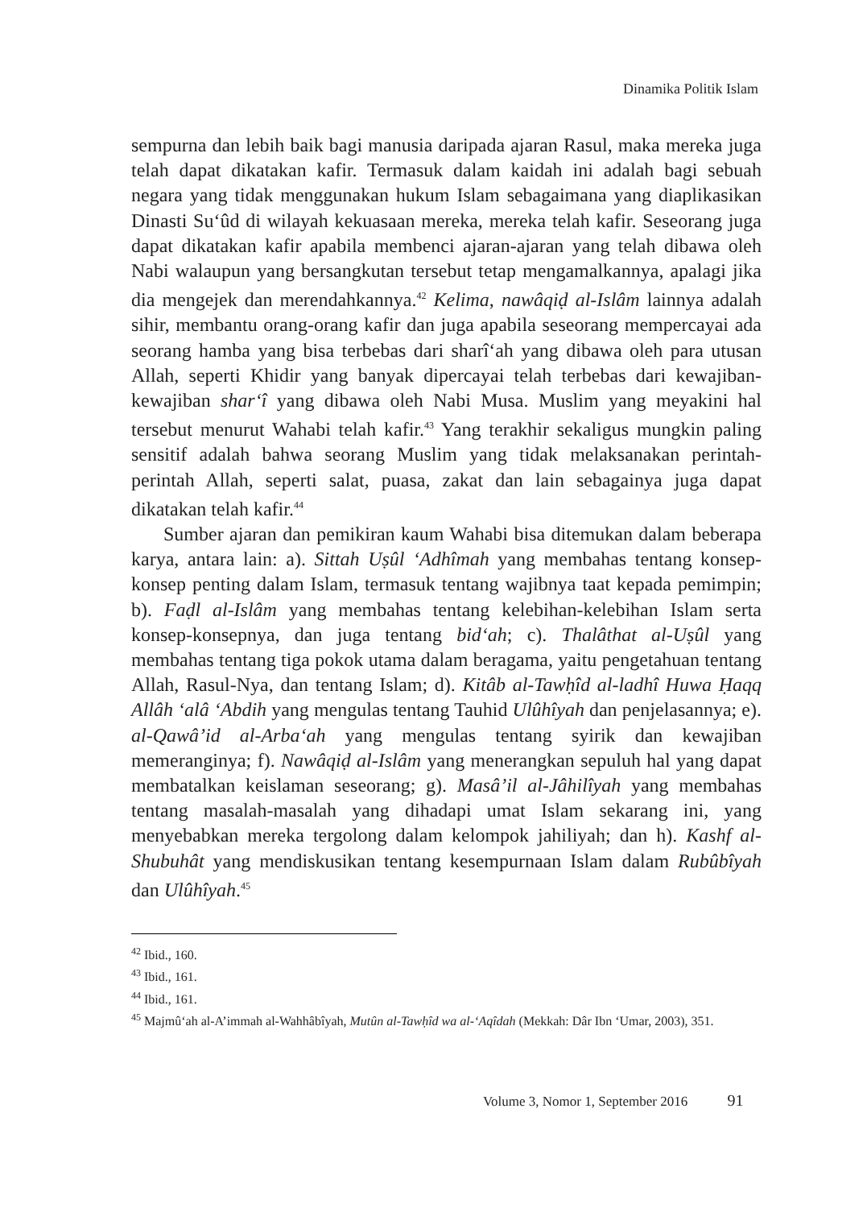Dinamika Politik Islam
sempurna dan lebih baik bagi manusia daripada ajaran Rasul, maka mereka juga telah dapat dikatakan kafir. Termasuk dalam kaidah ini adalah bagi sebuah negara yang tidak menggunakan hukum Islam sebagaimana yang diaplikasikan Dinasti Su‘ûd di wilayah kekuasaan mereka, mereka telah kafir. Seseorang juga dapat dikatakan kafir apabila membenci ajaran-ajaran yang telah dibawa oleh Nabi walaupun yang bersangkutan tersebut tetap mengamalkannya, apalagi jika dia mengejek dan merendahkannya.<sup>42</sup> Kelima, nawâqiḍ al-Islâm lainnya adalah sihir, membantu orang-orang kafir dan juga apabila seseorang mempercayai ada seorang hamba yang bisa terbebas dari sharî‘ah yang dibawa oleh para utusan Allah, seperti Khidir yang banyak dipercayai telah terbebas dari kewajiban-kewajiban shar‘î yang dibawa oleh Nabi Musa. Muslim yang meyakini hal tersebut menurut Wahabi telah kafir.<sup>43</sup> Yang terakhir sekaligus mungkin paling sensitif adalah bahwa seorang Muslim yang tidak melaksanakan perintah-perintah Allah, seperti salat, puasa, zakat dan lain sebagainya juga dapat dikatakan telah kafir.<sup>44</sup>
Sumber ajaran dan pemikiran kaum Wahabi bisa ditemukan dalam beberapa karya, antara lain: a). Sittah Uṣûl ‘Adhîmah yang membahas tentang konsep-konsep penting dalam Islam, termasuk tentang wajibnya taat kepada pemimpin; b). Faḍl al-Islâm yang membahas tentang kelebihan-kelebihan Islam serta konsep-konsepnya, dan juga tentang bid‘ah; c). Thalâthat al-Uṣûl yang membahas tentang tiga pokok utama dalam beragama, yaitu pengetahuan tentang Allah, Rasul-Nya, dan tentang Islam; d). Kitâb al-Tawḥîd al-ladhî Huwa Ḥaqq Allâh ‘alâ ‘Abdih yang mengulas tentang Tauhid Ulûhîyah dan penjelasannya; e). al-Qawâ’id al-Arba‘ah yang mengulas tentang syirik dan kewajiban memeranginya; f). Nawâqiḍ al-Islâm yang menerangkan sepuluh hal yang dapat membatalkan keislaman seseorang; g). Masâ’il al-Jâhilîyah yang membahas tentang masalah-masalah yang dihadapi umat Islam sekarang ini, yang menyebabkan mereka tergolong dalam kelompok jahiliyah; dan h). Kashf al-Shubuhât yang mendiskusikan tentang kesempurnaan Islam dalam Rubûbîyah dan Ulûhîyah.<sup>45</sup>
<sup>42</sup> Ibid., 160.
<sup>43</sup> Ibid., 161.
<sup>44</sup> Ibid., 161.
<sup>45</sup> Majmû‘ah al-A’immah al-Wahhâbîyah, Mutûn al-Tawḥîd wa al-‘Aqîdah (Mekkah: Dâr Ibn ‘Umar, 2003), 351.
Volume 3, Nomor 1, September 2016 91